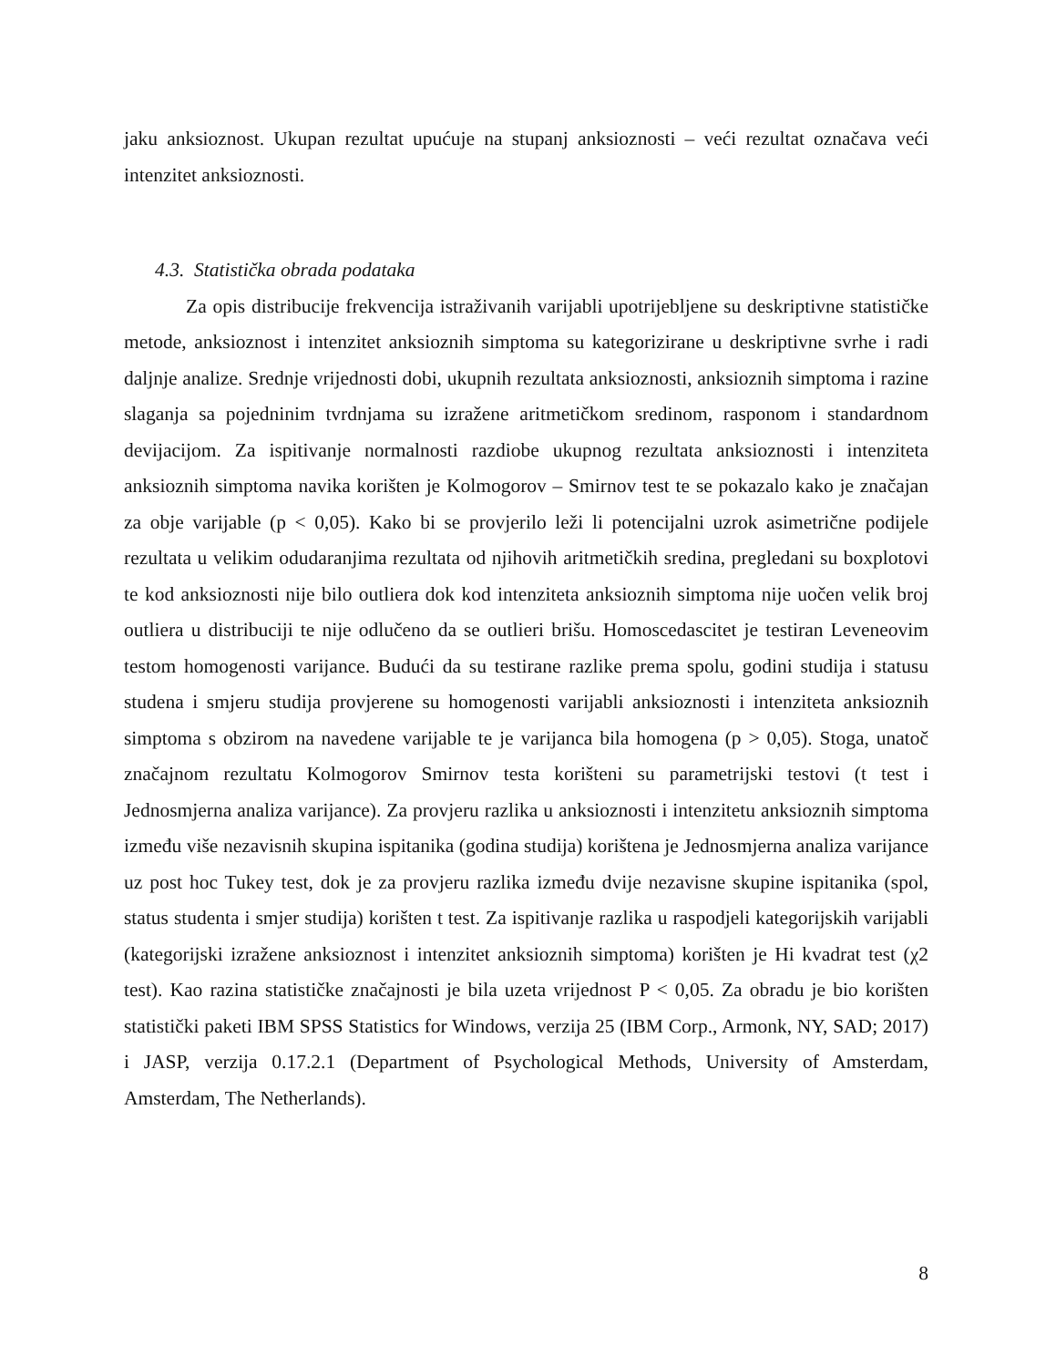jaku anksioznost. Ukupan rezultat upućuje na stupanj anksioznosti – veći rezultat označava veći intenzitet anksioznosti.
4.3. Statistička obrada podataka
Za opis distribucije frekvencija istraživanih varijabli upotrijebljene su deskriptivne statističke metode, anksioznost i intenzitet anksioznih simptoma su kategorizirane u deskriptivne svrhe i radi daljnje analize. Srednje vrijednosti dobi, ukupnih rezultata anksioznosti, anksioznih simptoma i razine slaganja sa pojedninim tvrdnjama su izražene aritmetičkom sredinom, rasponom i standardnom devijacijom. Za ispitivanje normalnosti razdiobe ukupnog rezultata anksioznosti i intenziteta anksioznih simptoma navika korišten je Kolmogorov – Smirnov test te se pokazalo kako je značajan za obje varijable (p < 0,05). Kako bi se provjerilo leži li potencijalni uzrok asimetrične podijele rezultata u velikim odudaranjima rezultata od njihovih aritmetičkih sredina, pregledani su boxplotovi te kod anksioznosti nije bilo outliera dok kod intenziteta anksioznih simptoma nije uočen velik broj outliera u distribuciji te nije odlučeno da se outlieri brišu. Homoscedascitet je testiran Leveneovim testom homogenosti varijance. Budući da su testirane razlike prema spolu, godini studija i statusu studena i smjeru studija provjerene su homogenosti varijabli anksioznosti i intenziteta anksioznih simptoma s obzirom na navedene varijable te je varijanca bila homogena (p > 0,05). Stoga, unatoč značajnom rezultatu Kolmogorov Smirnov testa korišteni su parametrijski testovi (t test i Jednosmjerna analiza varijance). Za provjeru razlika u anksioznosti i intenzitetu anksioznih simptoma između više nezavisnih skupina ispitanika (godina studija) korištena je Jednosmjerna analiza varijance uz post hoc Tukey test, dok je za provjeru razlika između dvije nezavisne skupine ispitanika (spol, status studenta i smjer studija) korišten t test. Za ispitivanje razlika u raspodjeli kategorijskih varijabli (kategorijski izražene anksioznost i intenzitet anksioznih simptoma) korišten je Hi kvadrat test (χ2 test). Kao razina statističke značajnosti je bila uzeta vrijednost P < 0,05. Za obradu je bio korišten statistički paketi IBM SPSS Statistics for Windows, verzija 25 (IBM Corp., Armonk, NY, SAD; 2017) i JASP, verzija 0.17.2.1 (Department of Psychological Methods, University of Amsterdam, Amsterdam, The Netherlands).
8